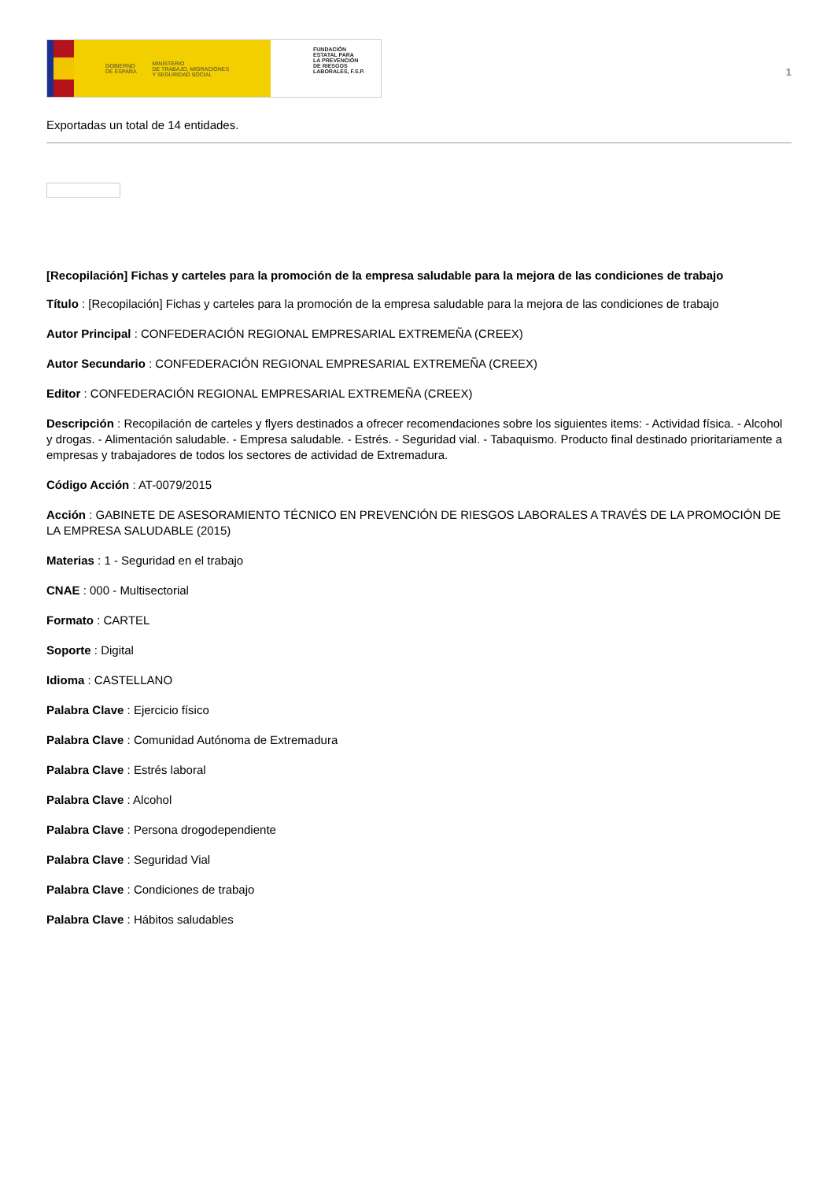GOBIERNO
DE ESPAÑA MINISTERIO
DE TRABAJO, MIGRACIONES
Y SEGURIDAD SOCIAL
FUNDACIÓN
ESTATAL PARA
LA PREVENCIÓN
DE RIESGOS
LABORALES, F.S.P.
1
Exportadas un total de 14 entidades.
[Recopilación] Fichas y carteles para la promoción de la empresa saludable para la mejora de las condiciones de trabajo
Título : [Recopilación] Fichas y carteles para la promoción de la empresa saludable para la mejora de las condiciones de trabajo
Autor Principal : CONFEDERACIÓN REGIONAL EMPRESARIAL EXTREMEÑA (CREEX)
Autor Secundario : CONFEDERACIÓN REGIONAL EMPRESARIAL EXTREMEÑA (CREEX)
Editor : CONFEDERACIÓN REGIONAL EMPRESARIAL EXTREMEÑA (CREEX)
Descripción : Recopilación de carteles y flyers destinados a ofrecer recomendaciones sobre los siguientes items: - Actividad física. - Alcohol y drogas. - Alimentación saludable. - Empresa saludable. - Estrés. - Seguridad vial. - Tabaquismo. Producto final destinado prioritariamente a empresas y trabajadores de todos los sectores de actividad de Extremadura.
Código Acción : AT-0079/2015
Acción : GABINETE DE ASESORAMIENTO TÉCNICO EN PREVENCIÓN DE RIESGOS LABORALES A TRAVÉS DE LA PROMOCIÓN DE LA EMPRESA SALUDABLE (2015)
Materias : 1 - Seguridad en el trabajo
CNAE : 000 - Multisectorial
Formato : CARTEL
Soporte : Digital
Idioma : CASTELLANO
Palabra Clave : Ejercicio físico
Palabra Clave : Comunidad Autónoma de Extremadura
Palabra Clave : Estrés laboral
Palabra Clave : Alcohol
Palabra Clave : Persona drogodependiente
Palabra Clave : Seguridad Vial
Palabra Clave : Condiciones de trabajo
Palabra Clave : Hábitos saludables